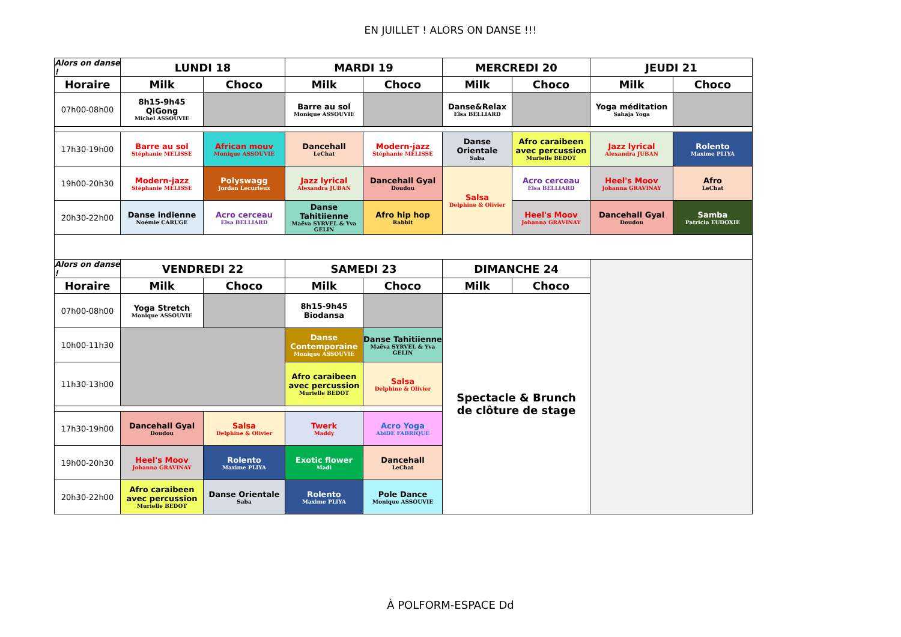EN JUILLET ! ALORS ON DANSE !!!
| Alors on danse ! | LUNDI 18 | | MARDI 19 | | MERCREDI 20 | | JEUDI 21 | |
| --- | --- | --- | --- | --- | --- | --- | --- | --- |
| Horaire | Milk | Choco | Milk | Choco | Milk | Choco | Milk | Choco |
| 07h00-08h00 | 8h15-9h45 QiGong Michel ASSOUVIE | | Barre au sol Monique ASSOUVIE | | Danse&Relax Elsa BELLIARD | | Yoga méditation Sahaja Yoga | |
| 17h30-19h00 | Barre au sol Stéphanie MÉLISSE | African mouv Monique ASSOUVIE | Dancehall LeChat | Modern-jazz Stéphanie MÉLISSE | Danse Orientale Saba | Afro caraibeen avec percussion Murielle BEDOT | Jazz lyrical Alexandra JUBAN | Rolento Maxime PLIYA |
| 19h00-20h30 | Modern-jazz Stéphanie MÉLISSE | Polyswagg Jordan Lecurieux | Jazz lyrical Alexandra JUBAN | Dancehall Gyal Doudou | Salsa Delphine & Olivier | Acro cerceau Elsa BELLIARD | Heel's Moov Johanna GRAVINAY | Afro LeChat |
| 20h30-22h00 | Danse indienne Noémie CARUGE | Acro cerceau Elsa BELLIARD | Danse Tahitiienne Maëva SYRVEL & Yva GELIN | Afro hip hop Rabbit | | Heel's Moov Johanna GRAVINAY | Dancehall Gyal Doudou | Samba Patricia EUDOXIE |
| Alors on danse ! | VENDREDI 22 | | SAMEDI 23 | | DIMANCHE 24 | | | |
| Horaire | Milk | Choco | Milk | Choco | Milk | Choco | | |
| 07h00-08h00 | Yoga Stretch Monique ASSOUVIE | | 8h15-9h45 Biodansa | | Spectacle & Brunch de clôture de stage | | | |
| 10h00-11h30 | | | Danse Contemporaine Monique ASSOUVIE | Danse Tahitiienne Maëva SYRVEL & Yva GELIN | | | | |
| 11h30-13h00 | | | Afro caraibeen avec percussion Murielle BEDOT | Salsa Delphine & Olivier | | | | |
| 17h30-19h00 | Dancehall Gyal Doudou | Salsa Delphine & Olivier | Twerk Maddy | Acro Yoga AbiDE FABRIQUE | | | | |
| 19h00-20h30 | Heel's Moov Johanna GRAVINAY | Rolento Maxime PLIYA | Exotic flower Madi | Dancehall LeChat | | | | |
| 20h30-22h00 | Afro caraibeen avec percussion Murielle BEDOT | Danse Orientale Saba | Rolento Maxime PLIYA | Pole Dance Monique ASSOUVIE | | | | |
À POLFORM-ESPACE Dd